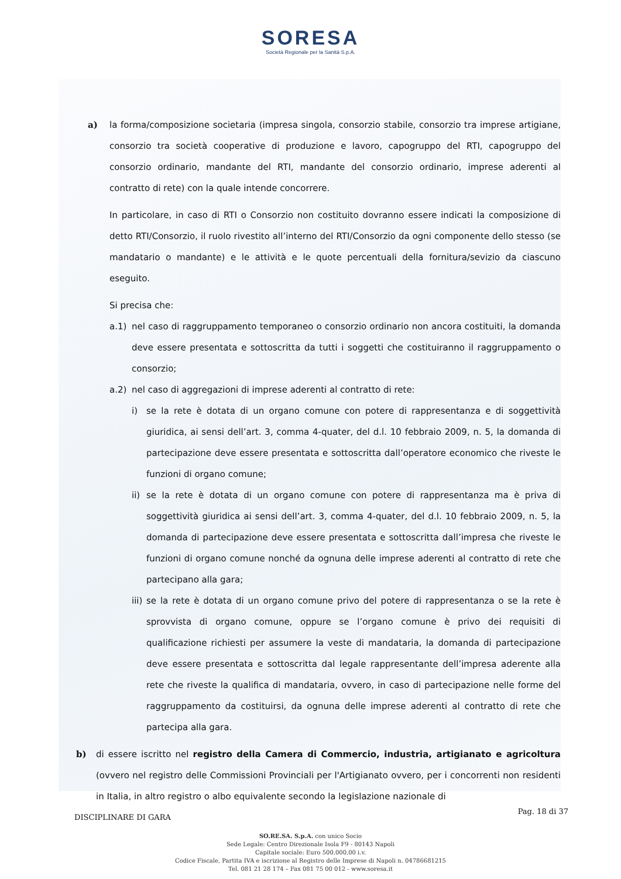SORESA
Società Regionale per la Sanità S.p.A.
a) la forma/composizione societaria (impresa singola, consorzio stabile, consorzio tra imprese artigiane, consorzio tra società cooperative di produzione e lavoro, capogruppo del RTI, capogruppo del consorzio ordinario, mandante del RTI, mandante del consorzio ordinario, imprese aderenti al contratto di rete) con la quale intende concorrere.
In particolare, in caso di RTI o Consorzio non costituito dovranno essere indicati la composizione di detto RTI/Consorzio, il ruolo rivestito all’interno del RTI/Consorzio da ogni componente dello stesso (se mandatario o mandante) e le attività e le quote percentuali della fornitura/sevizio da ciascuno eseguito.
Si precisa che:
a.1) nel caso di raggruppamento temporaneo o consorzio ordinario non ancora costituiti, la domanda deve essere presentata e sottoscritta da tutti i soggetti che costituiranno il raggruppamento o consorzio;
a.2) nel caso di aggregazioni di imprese aderenti al contratto di rete:
i) se la rete è dotata di un organo comune con potere di rappresentanza e di soggettività giuridica, ai sensi dell’art. 3, comma 4-quater, del d.l. 10 febbraio 2009, n. 5, la domanda di partecipazione deve essere presentata e sottoscritta dall’operatore economico che riveste le funzioni di organo comune;
ii) se la rete è dotata di un organo comune con potere di rappresentanza ma è priva di soggettività giuridica ai sensi dell’art. 3, comma 4-quater, del d.l. 10 febbraio 2009, n. 5, la domanda di partecipazione deve essere presentata e sottoscritta dall’impresa che riveste le funzioni di organo comune nonché da ognuna delle imprese aderenti al contratto di rete che partecipano alla gara;
iii) se la rete è dotata di un organo comune privo del potere di rappresentanza o se la rete è sprovvista di organo comune, oppure se l’organo comune è privo dei requisiti di qualificazione richiesti per assumere la veste di mandataria, la domanda di partecipazione deve essere presentata e sottoscritta dal legale rappresentante dell’impresa aderente alla rete che riveste la qualifica di mandataria, ovvero, in caso di partecipazione nelle forme del raggruppamento da costituirsi, da ognuna delle imprese aderenti al contratto di rete che partecipa alla gara.
b) di essere iscritto nel registro della Camera di Commercio, industria, artigianato e agricoltura (ovvero nel registro delle Commissioni Provinciali per l'Artigianato ovvero, per i concorrenti non residenti in Italia, in altro registro o albo equivalente secondo la legislazione nazionale di
DISCIPLINARE DI GARA Pag. 18 di 37
SO.RE.SA. S.p.A. con unico Socio
Sede Legale: Centro Direzionale Isola F9 - 80143 Napoli
Capitale sociale: Euro 500.000,00 i.v.
Codice Fiscale, Partita IVA e iscrizione al Registro delle Imprese di Napoli n. 04786681215
Tel. 081 21 28 174 – Fax 081 75 00 012 - www.soresa.it